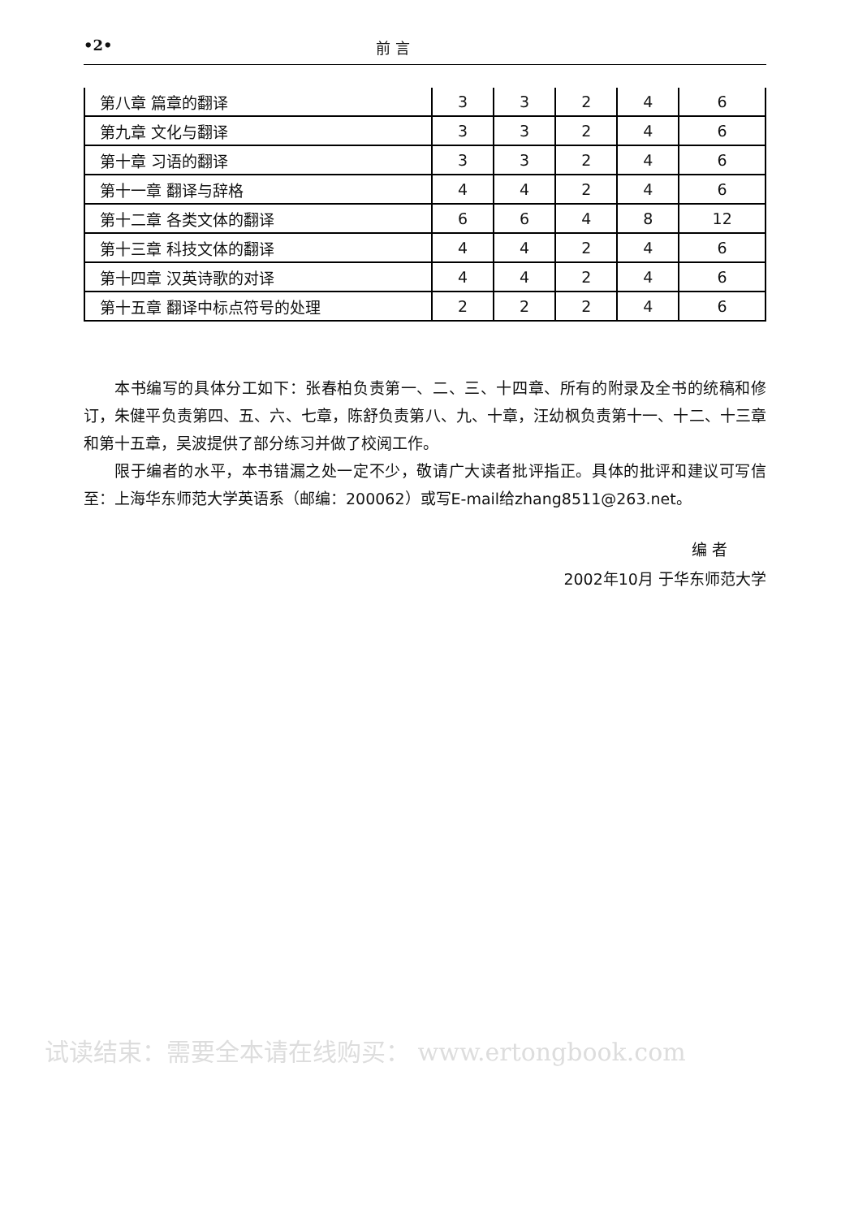•2• 前 言
| 第八章 篇章的翻译 | 3 | 3 | 2 | 4 | 6 |
| 第九章 文化与翻译 | 3 | 3 | 2 | 4 | 6 |
| 第十章 习语的翻译 | 3 | 3 | 2 | 4 | 6 |
| 第十一章 翻译与辞格 | 4 | 4 | 2 | 4 | 6 |
| 第十二章 各类文体的翻译 | 6 | 6 | 4 | 8 | 12 |
| 第十三章 科技文体的翻译 | 4 | 4 | 2 | 4 | 6 |
| 第十四章 汉英诗歌的对译 | 4 | 4 | 2 | 4 | 6 |
| 第十五章 翻译中标点符号的处理 | 2 | 2 | 2 | 4 | 6 |
本书编写的具体分工如下：张春柏负责第一、二、三、十四章、所有的附录及全书的统稿和修订，朱健平负责第四、五、六、七章，陈舒负责第八、九、十章，汪幼枫负责第十一、十二、十三章和第十五章，吴波提供了部分练习并做了校阅工作。
限于编者的水平，本书错漏之处一定不少，敬请广大读者批评指正。具体的批评和建议可写信至：上海华东师范大学英语系（邮编：200062）或写E-mail给zhang8511@263.net。
编 者
2002年10月 于华东师范大学
试读结束：需要全本请在线购买： www.ertongbook.com